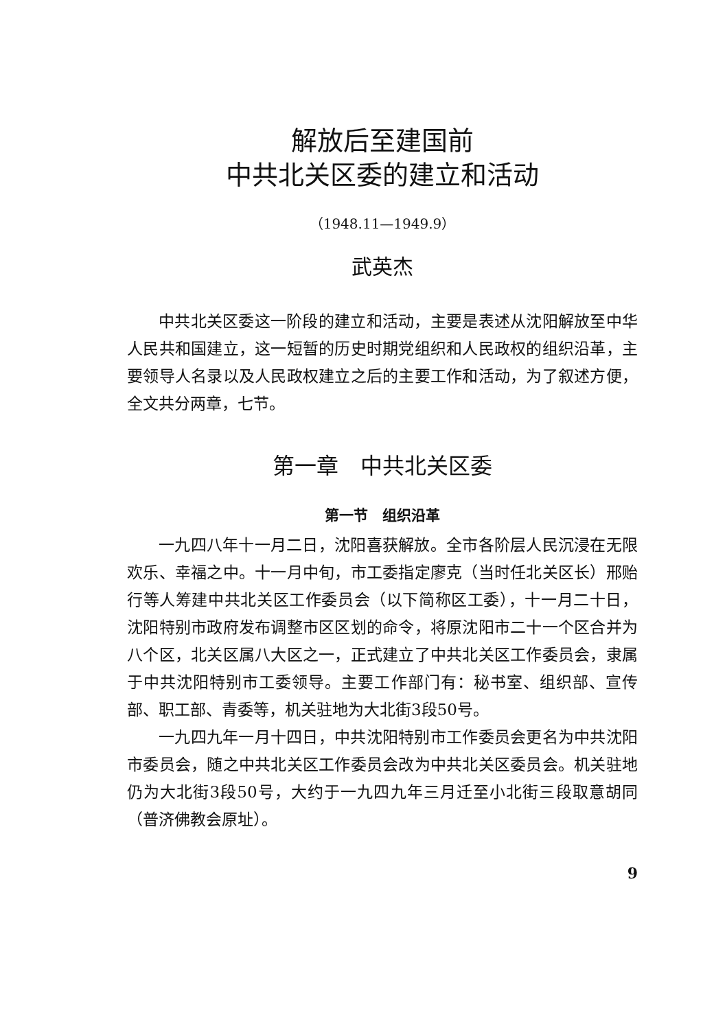解放后至建国前
中共北关区委的建立和活动
（1948.11—1949.9）
武英杰
中共北关区委这一阶段的建立和活动，主要是表述从沈阳解放至中华人民共和国建立，这一短暂的历史时期党组织和人民政权的组织沿革，主要领导人名录以及人民政权建立之后的主要工作和活动，为了叙述方便，全文共分两章，七节。
第一章　中共北关区委
第一节　组织沿革
一九四八年十一月二日，沈阳喜获解放。全市各阶层人民沉浸在无限欢乐、幸福之中。十一月中旬，市工委指定廖克（当时任北关区长）邢贻行等人筹建中共北关区工作委员会（以下简称区工委），十一月二十日，沈阳特别市政府发布调整市区区划的命令，将原沈阳市二十一个区合并为八个区，北关区属八大区之一，正式建立了中共北关区工作委员会，隶属于中共沈阳特别市工委领导。主要工作部门有：秘书室、组织部、宣传部、职工部、青委等，机关驻地为大北街3段50号。
一九四九年一月十四日，中共沈阳特别市工作委员会更名为中共沈阳市委员会，随之中共北关区工作委员会改为中共北关区委员会。机关驻地仍为大北街3段50号，大约于一九四九年三月迁至小北街三段取意胡同（普济佛教会原址）。
9